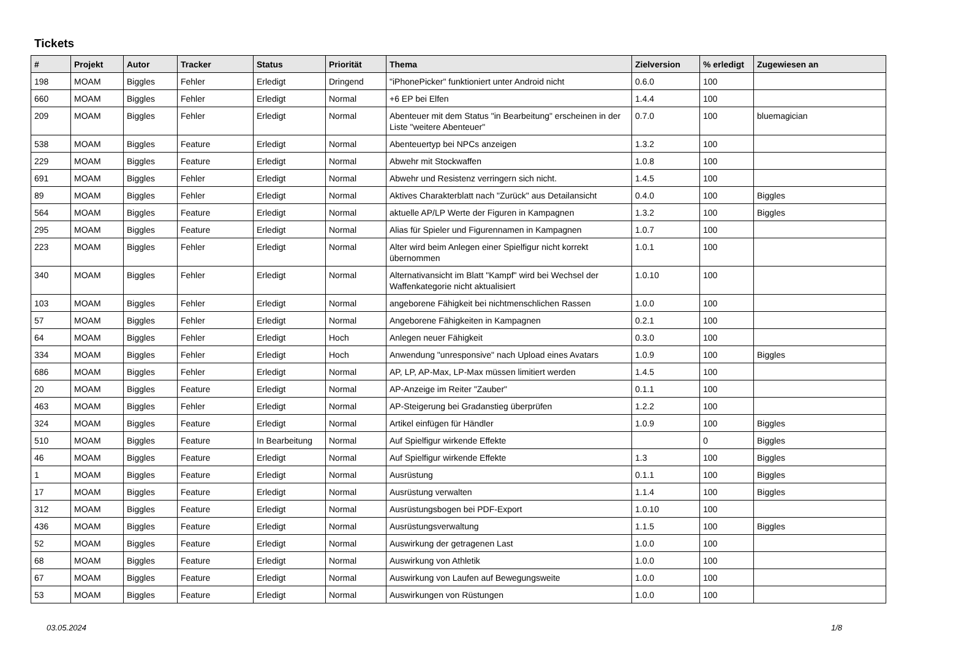Tickets
| # | Projekt | Autor | Tracker | Status | Priorität | Thema | Zielversion | % erledigt | Zugewiesen an |
| --- | --- | --- | --- | --- | --- | --- | --- | --- | --- |
| 198 | MOAM | Biggles | Fehler | Erledigt | Dringend | "iPhonePicker" funktioniert unter Android nicht | 0.6.0 | 100 | |
| 660 | MOAM | Biggles | Fehler | Erledigt | Normal | +6 EP bei Elfen | 1.4.4 | 100 | |
| 209 | MOAM | Biggles | Fehler | Erledigt | Normal | Abenteuer mit dem Status "in Bearbeitung" erscheinen in der Liste "weitere Abenteuer" | 0.7.0 | 100 | bluemagician |
| 538 | MOAM | Biggles | Feature | Erledigt | Normal | Abenteuertyp bei NPCs anzeigen | 1.3.2 | 100 | |
| 229 | MOAM | Biggles | Feature | Erledigt | Normal | Abwehr mit Stockwaffen | 1.0.8 | 100 | |
| 691 | MOAM | Biggles | Fehler | Erledigt | Normal | Abwehr und Resistenz verringern sich nicht. | 1.4.5 | 100 | |
| 89 | MOAM | Biggles | Fehler | Erledigt | Normal | Aktives Charakterblatt nach "Zurück" aus Detailansicht | 0.4.0 | 100 | Biggles |
| 564 | MOAM | Biggles | Feature | Erledigt | Normal | aktuelle AP/LP Werte der Figuren in Kampagnen | 1.3.2 | 100 | Biggles |
| 295 | MOAM | Biggles | Feature | Erledigt | Normal | Alias für Spieler und Figurennamen in Kampagnen | 1.0.7 | 100 | |
| 223 | MOAM | Biggles | Fehler | Erledigt | Normal | Alter wird beim Anlegen einer Spielfigur nicht korrekt übernommen | 1.0.1 | 100 | |
| 340 | MOAM | Biggles | Fehler | Erledigt | Normal | Alternativansicht im Blatt "Kampf" wird bei Wechsel der Waffenkategorie nicht aktualisiert | 1.0.10 | 100 | |
| 103 | MOAM | Biggles | Fehler | Erledigt | Normal | angeborene Fähigkeit bei nichtmenschlichen Rassen | 1.0.0 | 100 | |
| 57 | MOAM | Biggles | Fehler | Erledigt | Normal | Angeborene Fähigkeiten in Kampagnen | 0.2.1 | 100 | |
| 64 | MOAM | Biggles | Fehler | Erledigt | Hoch | Anlegen neuer Fähigkeit | 0.3.0 | 100 | |
| 334 | MOAM | Biggles | Fehler | Erledigt | Hoch | Anwendung "unresponsive" nach Upload eines Avatars | 1.0.9 | 100 | Biggles |
| 686 | MOAM | Biggles | Fehler | Erledigt | Normal | AP, LP, AP-Max, LP-Max müssen limitiert werden | 1.4.5 | 100 | |
| 20 | MOAM | Biggles | Feature | Erledigt | Normal | AP-Anzeige im Reiter "Zauber" | 0.1.1 | 100 | |
| 463 | MOAM | Biggles | Fehler | Erledigt | Normal | AP-Steigerung bei Gradanstieg überprüfen | 1.2.2 | 100 | |
| 324 | MOAM | Biggles | Feature | Erledigt | Normal | Artikel einfügen für Händler | 1.0.9 | 100 | Biggles |
| 510 | MOAM | Biggles | Feature | In Bearbeitung | Normal | Auf Spielfigur wirkende Effekte | | 0 | Biggles |
| 46 | MOAM | Biggles | Feature | Erledigt | Normal | Auf Spielfigur wirkende Effekte | 1.3 | 100 | Biggles |
| 1 | MOAM | Biggles | Feature | Erledigt | Normal | Ausrüstung | 0.1.1 | 100 | Biggles |
| 17 | MOAM | Biggles | Feature | Erledigt | Normal | Ausrüstung verwalten | 1.1.4 | 100 | Biggles |
| 312 | MOAM | Biggles | Feature | Erledigt | Normal | Ausrüstungsbogen bei PDF-Export | 1.0.10 | 100 | |
| 436 | MOAM | Biggles | Feature | Erledigt | Normal | Ausrüstungsverwaltung | 1.1.5 | 100 | Biggles |
| 52 | MOAM | Biggles | Feature | Erledigt | Normal | Auswirkung der getragenen Last | 1.0.0 | 100 | |
| 68 | MOAM | Biggles | Feature | Erledigt | Normal | Auswirkung von Athletik | 1.0.0 | 100 | |
| 67 | MOAM | Biggles | Feature | Erledigt | Normal | Auswirkung von Laufen auf Bewegungsweite | 1.0.0 | 100 | |
| 53 | MOAM | Biggles | Feature | Erledigt | Normal | Auswirkungen von Rüstungen | 1.0.0 | 100 | |
03.05.2024 1/8